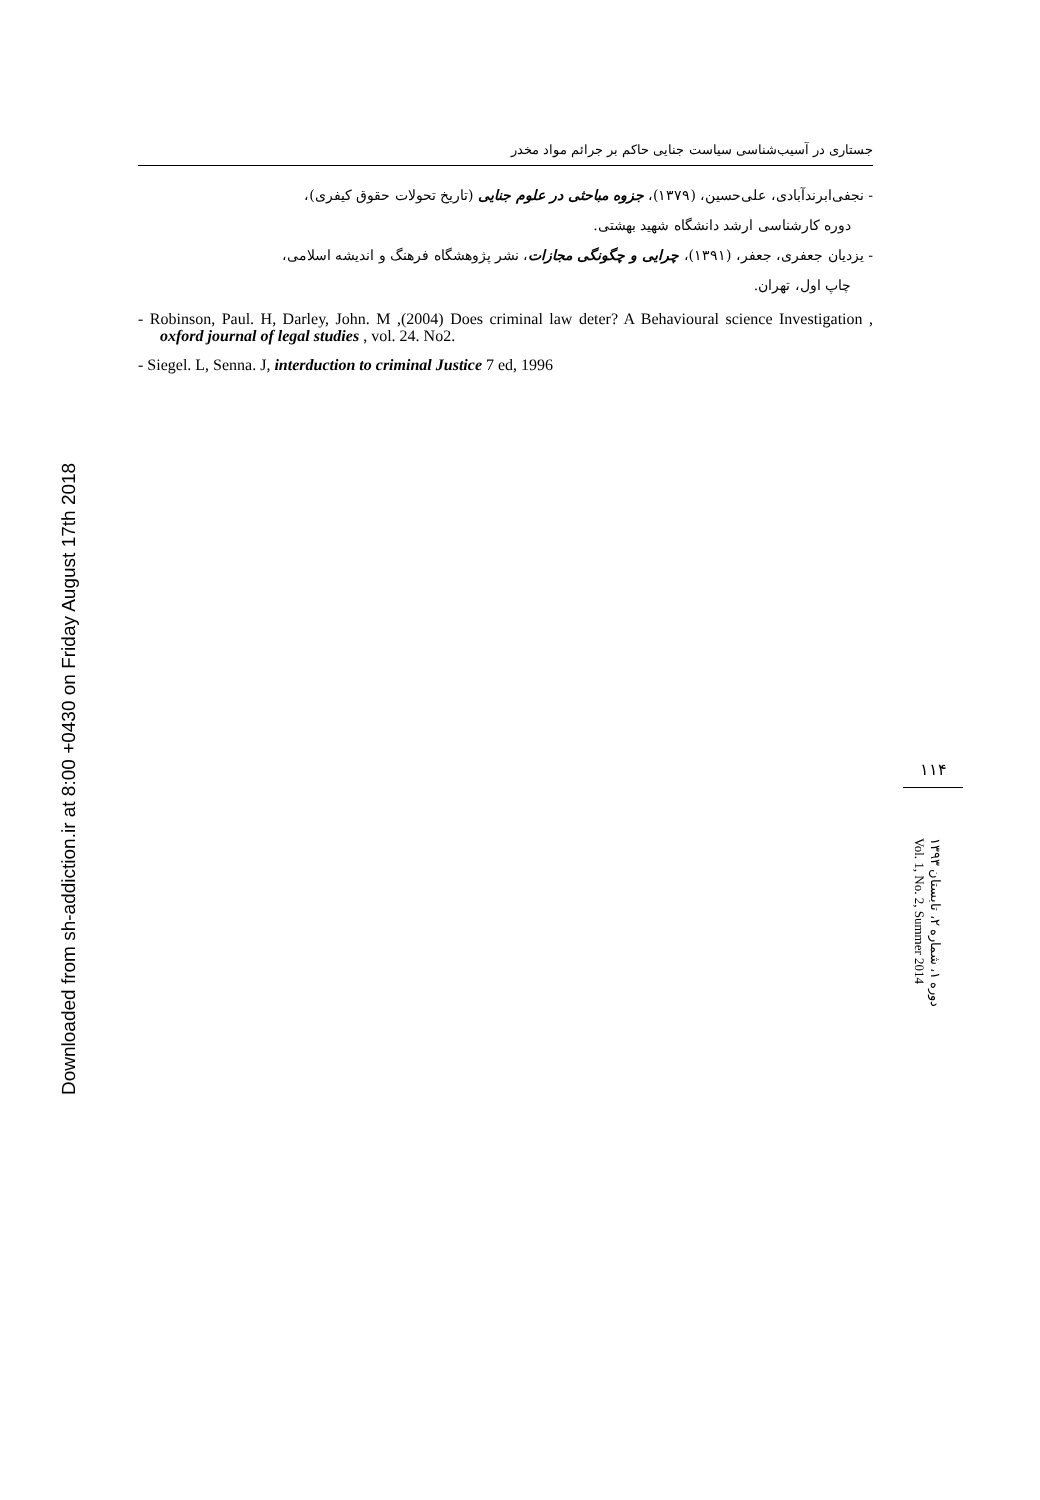Downloaded from sh-addiction.ir at 8:00 +0430 on Friday August 17th 2018
جستاری در آسیب‌شناسی سیاست جنایی حاکم بر جرائم مواد مخدر
- نجفی‌ابرندآبادی، علی‌حسین، (۱۳۷۹)، جزوه مباحثی در علوم جنایی (تاریخ تحولات حقوق کیفری)،
دوره کارشناسی ارشد دانشگاه شهید بهشتی.
- یزدیان جعفری، جعفر، (۱۳۹۱)، چرایی و چگونگی مجازات، نشر پژوهشگاه فرهنگ و اندیشه اسلامی،
چاپ اول، تهران.
- Robinson, Paul. H, Darley, John. M ,(2004) Does criminal law deter? A Behavioural science Investigation , oxford journal of legal studies , vol. 24. No2.
- Siegel. L, Senna. J, interduction to criminal Justice 7 ed, 1996
۱۱۴
دوره ۱، شماره ۲، تابستان ۱۳۹۳
Vol. 1, No. 2, Summer 2014